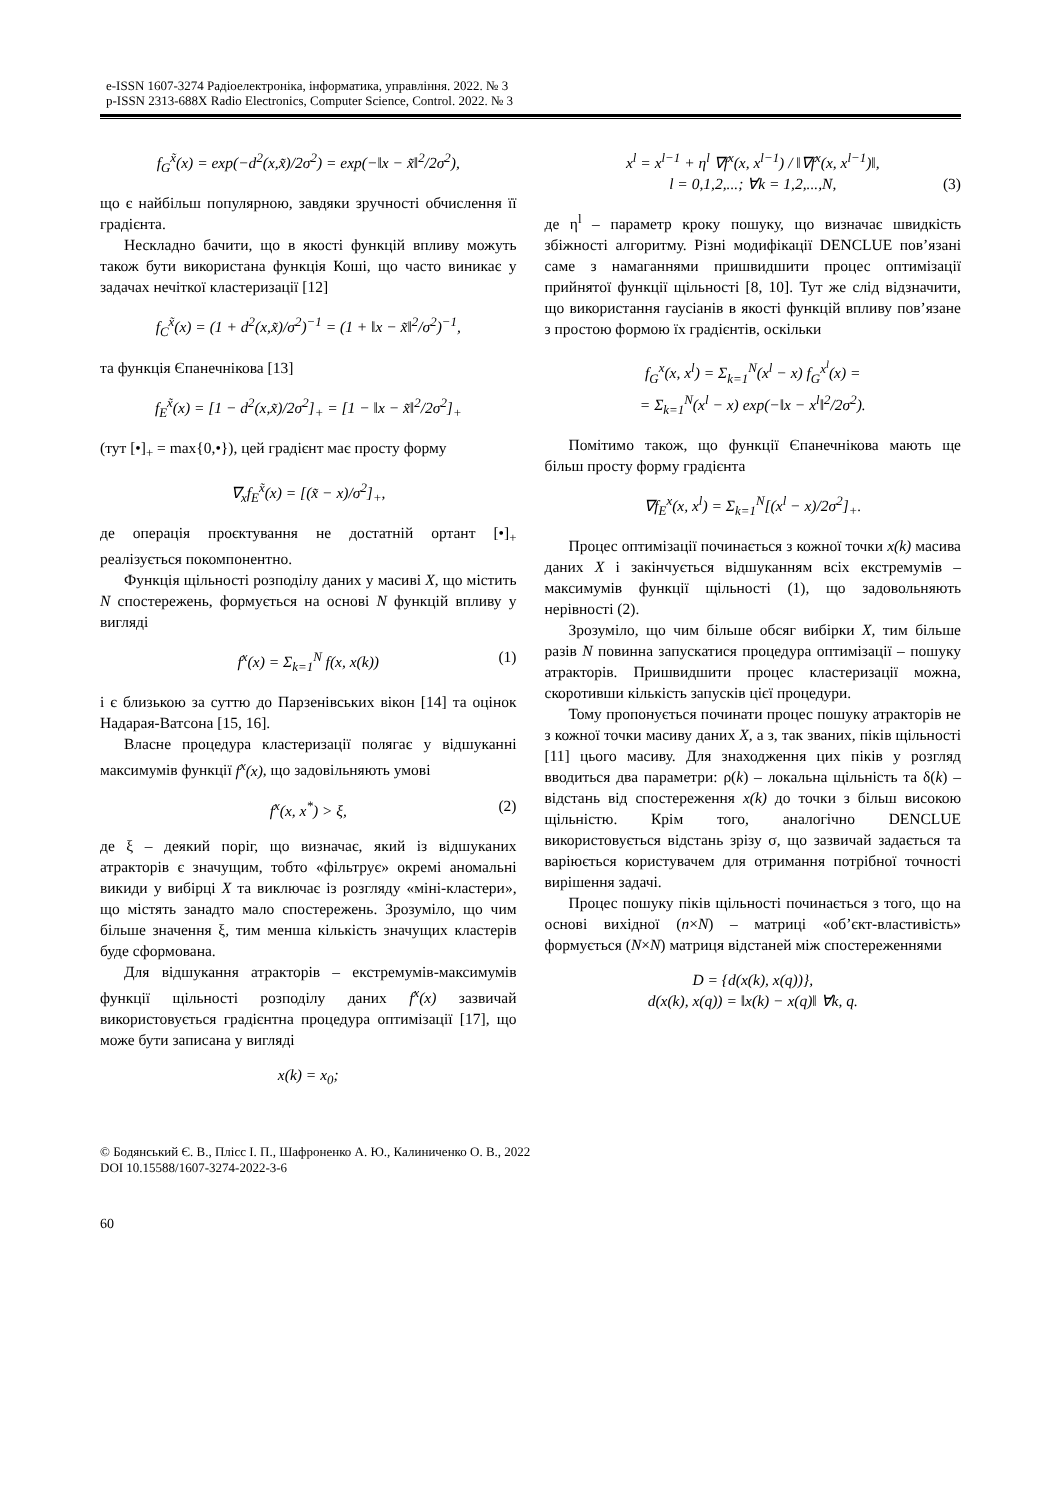e-ISSN 1607-3274 Радіоелектроніка, інформатика, управління. 2022. № 3
p-ISSN 2313-688X Radio Electronics, Computer Science, Control. 2022. № 3
f<sub>G</sub><sup>x̃</sup>(x) = exp(−d<sup>2</sup>(x,x̃)/2σ<sup>2</sup>) = exp(−‖x − x̃‖<sup>2</sup>/2σ<sup>2</sup>),
що є найбільш популярною, завдяки зручності обчислення її градієнта.
Нескладно бачити, що в якості функцій впливу можуть також бути використана функція Коші, що часто виникає у задачах нечіткої кластеризації [12]
f<sub>C</sub><sup>x̃</sup>(x) = (1 + d<sup>2</sup>(x,x̃)/σ<sup>2</sup>)<sup>−1</sup> = (1 + ‖x − x̃‖<sup>2</sup>/σ<sup>2</sup>)<sup>−1</sup>,
та функція Єпанечнікова [13]
f<sub>E</sub><sup>x̃</sup>(x) = [1 − d<sup>2</sup>(x,x̃)/2σ<sup>2</sup>]<sub>+</sub> = [1 − ‖x − x̃‖<sup>2</sup>/2σ<sup>2</sup>]<sub>+</sub>
(тут [•]<sub>+</sub> = max{0,•}), цей градієнт має просту форму
∇<sub>x</sub>f<sub>E</sub><sup>x̃</sup>(x) = [(x̃ − x)/σ<sup>2</sup>]<sub>+</sub>,
де операція проєктування не достатній ортант [•]<sub>+</sub> реалізується покомпонентно.
Функція щільності розподілу даних у масиві X, що містить N спостережень, формується на основі N функцій впливу у вигляді
f<sup>x</sup>(x) = Σ<sub>k=1</sub><sup>N</sup> f(x, x(k)) (1)
і є близькою за суттю до Парзенівських вікон [14] та оцінок Надарая-Ватсона [15, 16].
Власне процедура кластеризації полягає у відшуканні максимумів функції f<sup>x</sup>(x), що задовільняють умові
f<sup>x</sup>(x, x<sup>*</sup>) > ξ, (2)
де ξ – деякий поріг, що визначає, який із відшуканих атракторів є значущим, тобто «фільтрує» окремі аномальні викиди у вибірці X та виключає із розгляду «міні-кластери», що містять занадто мало спостережень. Зрозуміло, що чим більше значення ξ, тим менша кількість значущих кластерів буде сформована.
Для відшукання атракторів – екстремумів-максимумів функції щільності розподілу даних f<sup>x</sup>(x) зазвичай використовується градієнтна процедура оптимізації [17], що може бути записана у вигляді
x(k) = x<sub>0</sub>;
x<sup>l</sup> = x<sup>l−1</sup> + η<sup>l</sup> ∇f<sup>x</sup>(x, x<sup>l−1</sup>) / ‖∇f<sup>x</sup>(x, x<sup>l−1</sup>)‖,
l = 0,1,2,...; ∀k = 1,2,...,N, (3)
де η<sup>l</sup> – параметр кроку пошуку, що визначає швидкість збіжності алгоритму. Різні модифікації DENCLUE пов’язані саме з намаганнями пришвидшити процес оптимізації прийнятої функції щільності [8, 10]. Тут же слід відзначити, що використання гаусіанів в якості функцій впливу пов’язане з простою формою їх градієнтів, оскільки
f<sub>G</sub><sup>x</sup>(x, x<sup>l</sup>) = Σ<sub>k=1</sub><sup>N</sup>(x<sup>l</sup> − x) f<sub>G</sub><sup>x<sup>l</sup></sup>(x) =
= Σ<sub>k=1</sub><sup>N</sup>(x<sup>l</sup> − x) exp(−‖x − x<sup>l</sup>‖<sup>2</sup>/2σ<sup>2</sup>).
Помітимо також, що функції Єпанечнікова мають ще більш просту форму градієнта
∇f<sub>E</sub><sup>x</sup>(x, x<sup>l</sup>) = Σ<sub>k=1</sub><sup>N</sup>[(x<sup>l</sup> − x)/2σ<sup>2</sup>]<sub>+</sub>.
Процес оптимізації починається з кожної точки x(k) масива даних X і закінчується відшуканням всіх екстремумів – максимумів функції щільності (1), що задовольняють нерівності (2).
Зрозуміло, що чим більше обсяг вибірки X, тим більше разів N повинна запускатися процедура оптимізації – пошуку атракторів. Пришвидшити процес кластеризації можна, скоротивши кількість запусків цієї процедури.
Тому пропонується починати процес пошуку атракторів не з кожної точки масиву даних X, а з, так званих, піків щільності [11] цього масиву. Для знаходження цих піків у розгляд вводиться два параметри: ρ(k) – локальна щільність та δ(k) – відстань від спостереження x(k) до точки з більш високою щільністю. Крім того, аналогічно DENCLUE використовується відстань зрізу σ, що зазвичай задається та варіюється користувачем для отримання потрібної точності вирішення задачі.
Процес пошуку піків щільності починається з того, що на основі вихідної (n×N) – матриці «об’єкт-властивість» формується (N×N) матриця відстаней між спостереженнями
D = {d(x(k), x(q))},
d(x(k), x(q)) = ‖x(k) − x(q)‖ ∀k, q.
© Бодянський Є. В., Плісс І. П., Шафроненко А. Ю., Калиниченко О. В., 2022
DOI 10.15588/1607-3274-2022-3-6
60